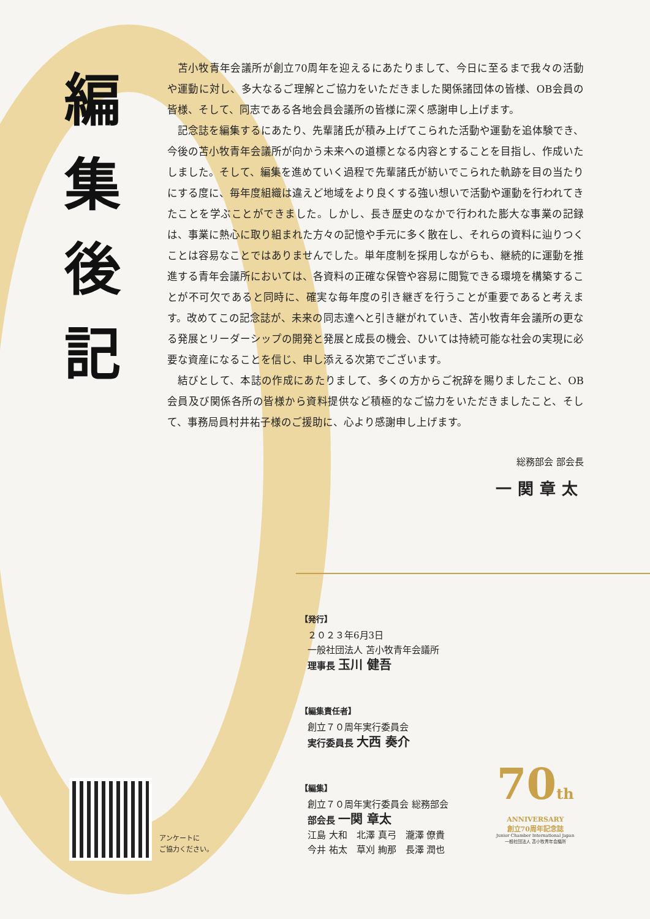編
集
後
記
苫小牧青年会議所が創立70周年を迎えるにあたりまして、今日に至るまで我々の活動や運動に対し、多大なるご理解とご協力をいただきました関係諸団体の皆様、OB会員の皆様、そして、同志である各地会員会議所の皆様に深く感謝申し上げます。
記念誌を編集するにあたり、先輩諸氏が積み上げてこられた活動や運動を追体験でき、今後の苫小牧青年会議所が向かう未来への道標となる内容とすることを目指し、作成いたしました。そして、編集を進めていく過程で先輩諸氏が紡いでこられた軌跡を目の当たりにする度に、毎年度組織は違えど地域をより良くする強い想いで活動や運動を行われてきたことを学ぶことができました。しかし、長き歴史のなかで行われた膨大な事業の記録は、事業に熱心に取り組まれた方々の記憶や手元に多く散在し、それらの資料に辿りつくことは容易なことではありませんでした。単年度制を採用しながらも、継続的に運動を推進する青年会議所においては、各資料の正確な保管や容易に閲覧できる環境を構築することが不可欠であると同時に、確実な毎年度の引き継ぎを行うことが重要であると考えます。改めてこの記念誌が、未来の同志達へと引き継がれていき、苫小牧青年会議所の更なる発展とリーダーシップの開発と発展と成長の機会、ひいては持続可能な社会の実現に必要な資産になることを信じ、申し添える次第でございます。
結びとして、本誌の作成にあたりまして、多くの方からご祝辞を賜りましたこと、OB会員及び関係各所の皆様から資料提供など積極的なご協力をいただきましたこと、そして、事務局員村井祐子様のご援助に、心より感謝申し上げます。
総務部会 部会長
一関章太
【発行】
２０２３年6月3日
一般社団法人 苫小牧青年会議所
理事長 玉川 健吾
【編集責任者】
創立７０周年実行委員会
実行委員長 大西 奏介
【編集】
創立７０周年実行委員会 総務部会
部会長 一関 章太
江島 大和　北澤 真弓　瀧澤 僚貴
今井 祐太　草刈 絢那　長澤 潤也
アンケートに
ご協力ください。
70th
ANNIVERSARY
創立70周年記念誌
Junior Chamber International Japan
一般社団法人 苫小牧青年会議所